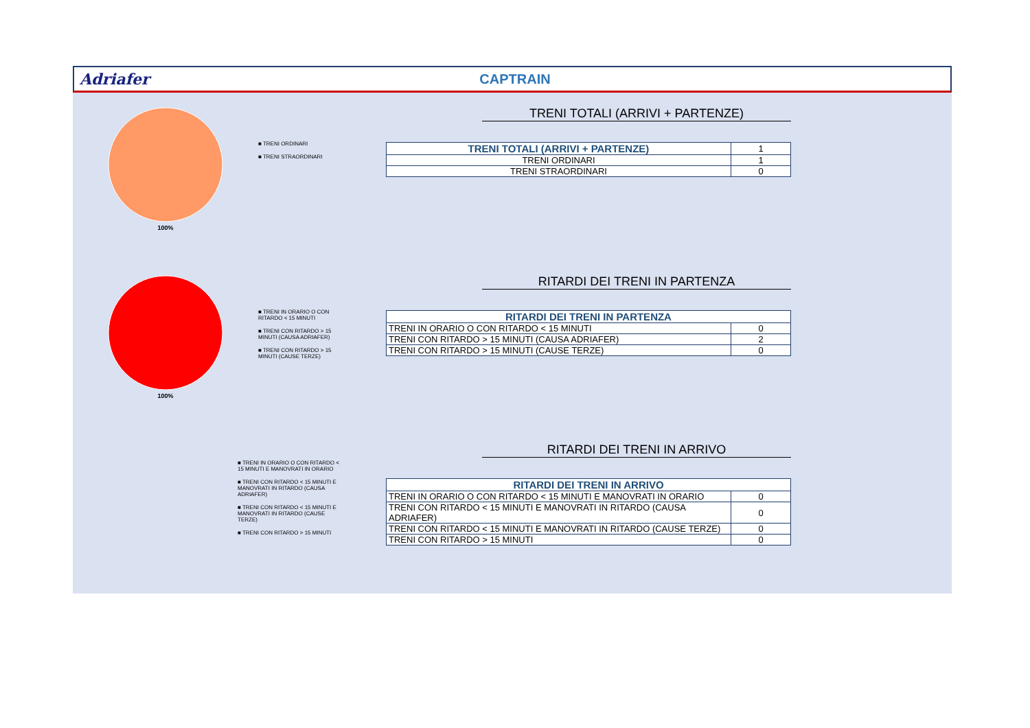Adriafer CAPTRAIN
100%
■ TRENI ORDINARI
■ TRENI STRAORDINARI
TRENI TOTALI (ARRIVI + PARTENZE)
| TRENI TOTALI (ARRIVI + PARTENZE) | 1 |
| TRENI ORDINARI | 1 |
| TRENI STRAORDINARI | 0 |
100%
■ TRENI IN ORARIO O CON RITARDO < 15 MINUTI
■ TRENI CON RITARDO > 15 MINUTI (CAUSA ADRIAFER)
■ TRENI CON RITARDO > 15 MINUTI (CAUSE TERZE)
RITARDI DEI TRENI IN PARTENZA
| RITARDI DEI TRENI IN PARTENZA | |
| --- | --- |
| TRENI IN ORARIO O CON RITARDO < 15 MINUTI | 0 |
| TRENI CON RITARDO > 15 MINUTI (CAUSA ADRIAFER) | 2 |
| TRENI CON RITARDO > 15 MINUTI (CAUSE TERZE) | 0 |
■ TRENI IN ORARIO O CON RITARDO < 15 MINUTI E MANOVRATI IN ORARIO
■ TRENI CON RITARDO < 15 MINUTI E MANOVRATI IN RITARDO (CAUSA ADRIAFER)
■ TRENI CON RITARDO < 15 MINUTI E MANOVRATI IN RITARDO (CAUSE TERZE)
■ TRENI CON RITARDO > 15 MINUTI
RITARDI DEI TRENI IN ARRIVO
| RITARDI DEI TRENI IN ARRIVO | |
| --- | --- |
| TRENI IN ORARIO O CON RITARDO < 15 MINUTI E MANOVRATI IN ORARIO | 0 |
| TRENI CON RITARDO < 15 MINUTI E MANOVRATI IN RITARDO (CAUSA ADRIAFER) | 0 |
| TRENI CON RITARDO < 15 MINUTI E MANOVRATI IN RITARDO (CAUSE TERZE) | 0 |
| TRENI CON RITARDO > 15 MINUTI | 0 |